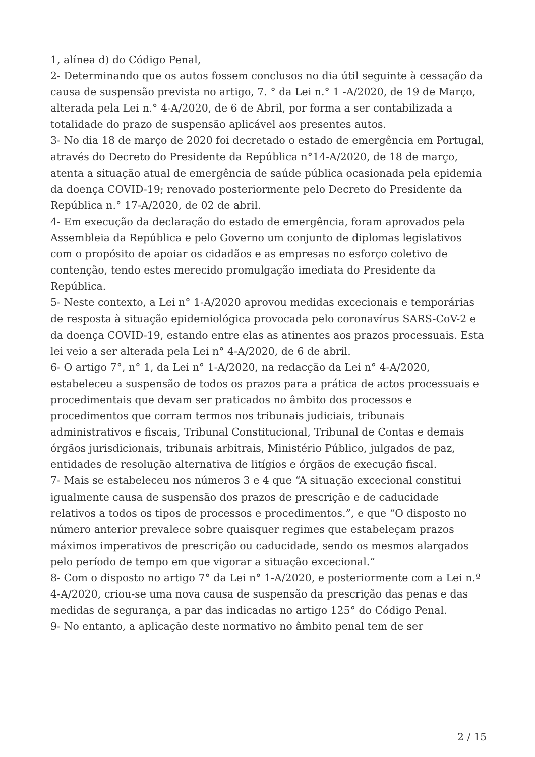1, alínea d) do Código Penal,
2- Determinando que os autos fossem conclusos no dia útil seguinte à cessação da causa de suspensão prevista no artigo, 7. ° da Lei n.° 1 -A/2020, de 19 de Março, alterada pela Lei n.° 4-A/2020, de 6 de Abril, por forma a ser contabilizada a totalidade do prazo de suspensão aplicável aos presentes autos.
3- No dia 18 de março de 2020 foi decretado o estado de emergência em Portugal, através do Decreto do Presidente da República n°14-A/2020, de 18 de março, atenta a situação atual de emergência de saúde pública ocasionada pela epidemia da doença COVID-19; renovado posteriormente pelo Decreto do Presidente da República n.° 17-A/2020, de 02 de abril.
4- Em execução da declaração do estado de emergência, foram aprovados pela Assembleia da República e pelo Governo um conjunto de diplomas legislativos com o propósito de apoiar os cidadãos e as empresas no esforço coletivo de contenção, tendo estes merecido promulgação imediata do Presidente da República.
5- Neste contexto, a Lei n° 1-A/2020 aprovou medidas excecionais e temporárias de resposta à situação epidemiológica provocada pelo coronavírus SARS-CoV-2 e da doença COVID-19, estando entre elas as atinentes aos prazos processuais. Esta lei veio a ser alterada pela Lei n° 4-A/2020, de 6 de abril.
6- O artigo 7°, n° 1, da Lei n° 1-A/2020, na redacção da Lei n° 4-A/2020, estabeleceu a suspensão de todos os prazos para a prática de actos processuais e procedimentais que devam ser praticados no âmbito dos processos e procedimentos que corram termos nos tribunais judiciais, tribunais administrativos e fiscais, Tribunal Constitucional, Tribunal de Contas e demais órgãos jurisdicionais, tribunais arbitrais, Ministério Público, julgados de paz, entidades de resolução alternativa de litígios e órgãos de execução fiscal.
7- Mais se estabeleceu nos números 3 e 4 que “A situação excecional constitui igualmente causa de suspensão dos prazos de prescrição e de caducidade relativos a todos os tipos de processos e procedimentos.”, e que “O disposto no número anterior prevalece sobre quaisquer regimes que estabeleçam prazos máximos imperativos de prescrição ou caducidade, sendo os mesmos alargados pelo período de tempo em que vigorar a situação excecional.”
8- Com o disposto no artigo 7° da Lei n° 1-A/2020, e posteriormente com a Lei n.º 4-A/2020, criou-se uma nova causa de suspensão da prescrição das penas e das medidas de segurança, a par das indicadas no artigo 125° do Código Penal.
9- No entanto, a aplicação deste normativo no âmbito penal tem de ser
2 / 15